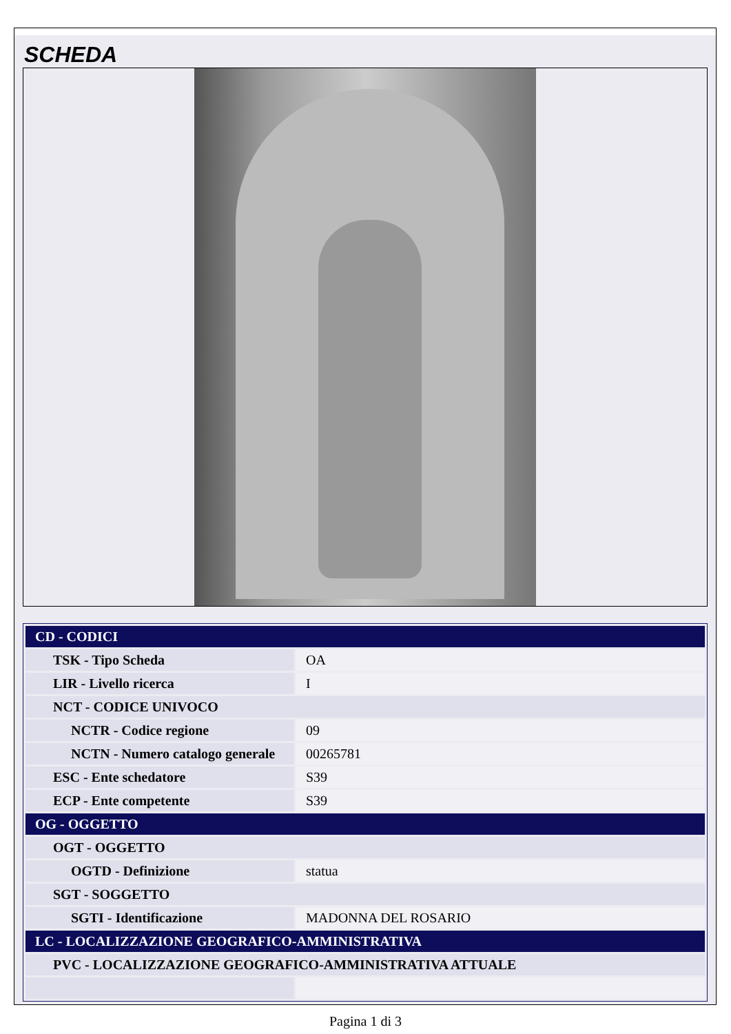SCHEDA
| CD - CODICI | |
| TSK - Tipo Scheda | OA |
| LIR - Livello ricerca | I |
| NCT - CODICE UNIVOCO | |
| NCTR - Codice regione | 09 |
| NCTN - Numero catalogo generale | 00265781 |
| ESC - Ente schedatore | S39 |
| ECP - Ente competente | S39 |
| OG - OGGETTO | |
| OGT - OGGETTO | |
| OGTD - Definizione | statua |
| SGT - SOGGETTO | |
| SGTI - Identificazione | MADONNA DEL ROSARIO |
| LC - LOCALIZZAZIONE GEOGRAFICO-AMMINISTRATIVA | |
| PVC - LOCALIZZAZIONE GEOGRAFICO-AMMINISTRATIVA ATTUALE | |
Pagina 1 di 3